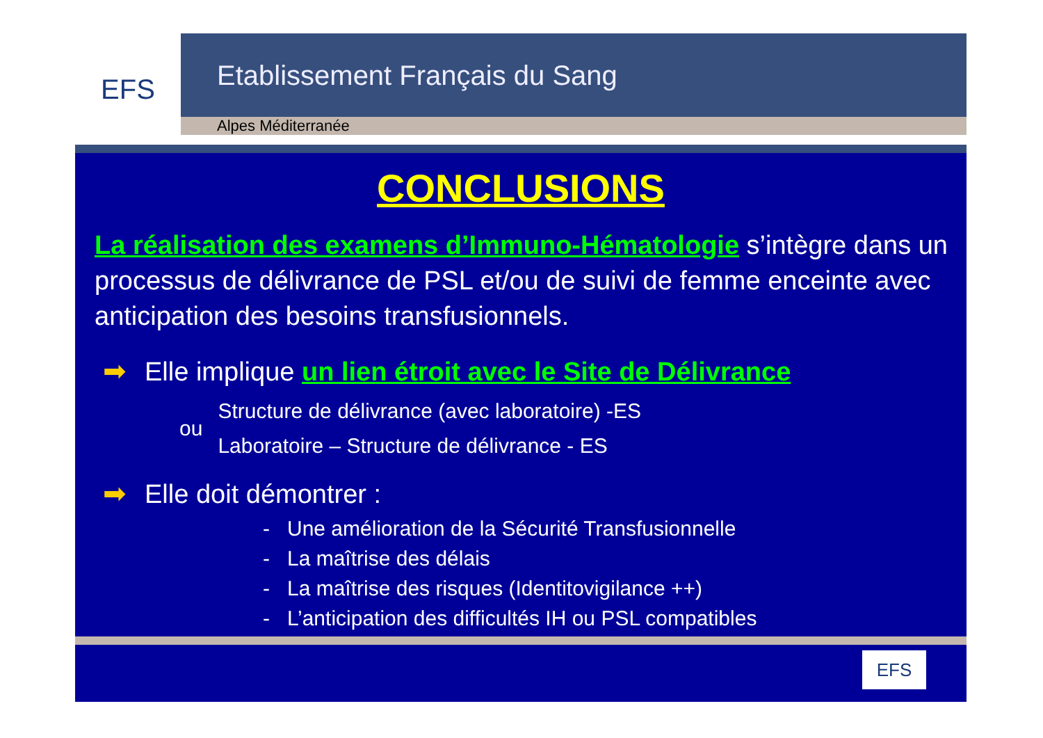EFS
Etablissement Français du Sang
Alpes Méditerranée
CONCLUSIONS
La réalisation des examens d’Immuno-Hématologie s’intègre dans un processus de délivrance de PSL et/ou de suivi de femme enceinte avec anticipation des besoins transfusionnels.
➡ Elle implique un lien étroit avec le Site de Délivrance
ou
Structure de délivrance (avec laboratoire) -ES
Laboratoire – Structure de délivrance - ES
➡ Elle doit démontrer :
- Une amélioration de la Sécurité Transfusionnelle
- La maîtrise des délais
- La maîtrise des risques (Identitovigilance ++)
- L’anticipation des difficultés IH ou PSL compatibles
EFS